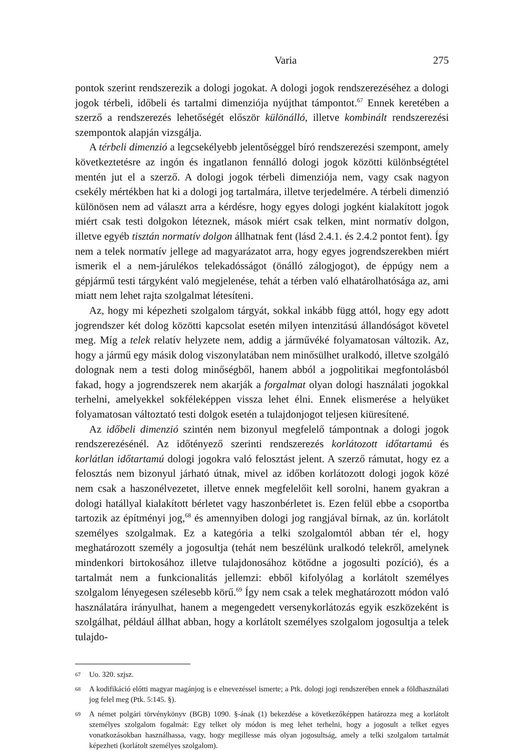Varia 275
pontok szerint rendszerezik a dologi jogokat. A dologi jogok rendszerezéséhez a dologi jogok térbeli, időbeli és tartalmi dimenziója nyújthat támpontot.<sup>67</sup> Ennek keretében a szerző a rendszerezés lehetőségét először különálló, illetve kombinált rendszerezési szempontok alapján vizsgálja.
A térbeli dimenzió a legcsekélyebb jelentőséggel bíró rendszerezési szempont, amely következtetésre az ingón és ingatlanon fennálló dologi jogok közötti különbségtétel mentén jut el a szerző. A dologi jogok térbeli dimenziója nem, vagy csak nagyon csekély mértékben hat ki a dologi jog tartalmára, illetve terjedelmére. A térbeli dimenzió különösen nem ad választ arra a kérdésre, hogy egyes dologi jogként kialakított jogok miért csak testi dolgokon léteznek, mások miért csak telken, mint normatív dolgon, illetve egyéb tisztán normatív dolgon állhatnak fent (lásd 2.4.1. és 2.4.2 pontot fent). Így nem a telek normatív jellege ad magyarázatot arra, hogy egyes jogrendszerekben miért ismerik el a nem-járulékos telekadósságot (önálló zálogjogot), de éppúgy nem a gépjármű testi tárgyként való megjelenése, tehát a térben való elhatárolhatósága az, ami miatt nem lehet rajta szolgalmat létesíteni.
Az, hogy mi képezheti szolgalom tárgyát, sokkal inkább függ attól, hogy egy adott jogrendszer két dolog közötti kapcsolat esetén milyen intenzitású állandóságot követel meg. Míg a telek relatív helyzete nem, addig a járművéké folyamatosan változik. Az, hogy a jármű egy másik dolog viszonylatában nem minősülhet uralkodó, illetve szolgáló dolognak nem a testi dolog minőségből, hanem abból a jogpolitikai megfontolásból fakad, hogy a jogrendszerek nem akarják a forgalmat olyan dologi használati jogokkal terhelni, amelyekkel sokféleképpen vissza lehet élni. Ennek elismerése a helyüket folyamatosan változtató testi dolgok esetén a tulajdonjogot teljesen kiüresítené.
Az időbeli dimenzió szintén nem bizonyul megfelelő támpontnak a dologi jogok rendszerezésénél. Az időtényező szerinti rendszerezés korlátozott időtartamú és korlátlan időtartamú dologi jogokra való felosztást jelent. A szerző rámutat, hogy ez a felosztás nem bizonyul járható útnak, mivel az időben korlátozott dologi jogok közé nem csak a haszonélvezetet, illetve ennek megfelelőit kell sorolni, hanem gyakran a dologi hatállyal kialakított bérletet vagy haszonbérletet is. Ezen felül ebbe a csoportba tartozik az építményi jog,<sup>68</sup> és amennyiben dologi jog rangjával bírnak, az ún. korlátolt személyes szolgalmak. Ez a kategória a telki szolgalomtól abban tér el, hogy meghatározott személy a jogosultja (tehát nem beszélünk uralkodó telekről, amelynek mindenkori birtokosához illetve tulajdonosához kötődne a jogosulti pozíció), és a tartalmát nem a funkcionalitás jellemzi: ebből kifolyólag a korlátolt személyes szolgalom lényegesen szélesebb körű.<sup>69</sup> Így nem csak a telek meghatározott módon való használatára irányulhat, hanem a megengedett versenykorlátozás egyik eszközeként is szolgálhat, például állhat abban, hogy a korlátolt személyes szolgalom jogosultja a telek tulajdo-
67 Uo. 320. szjsz.
68 A kodifikáció előtti magyar magánjog is e elnevezéssel ismerte; a Ptk. dologi jogi rendszerében ennek a földhasználati jog felel meg (Ptk. 5:145. §).
69 A német polgári törvénykönyv (BGB) 1090. §-ának (1) bekezdése a következőképpen határozza meg a korlátolt személyes szolgalom fogalmát: Egy telket oly módon is meg lehet terhelni, hogy a jogosult a telket egyes vonatkozásokban használhassa, vagy, hogy megillesse más olyan jogosultság, amely a telki szolgalom tartalmát képezheti (korlátolt személyes szolgalom).